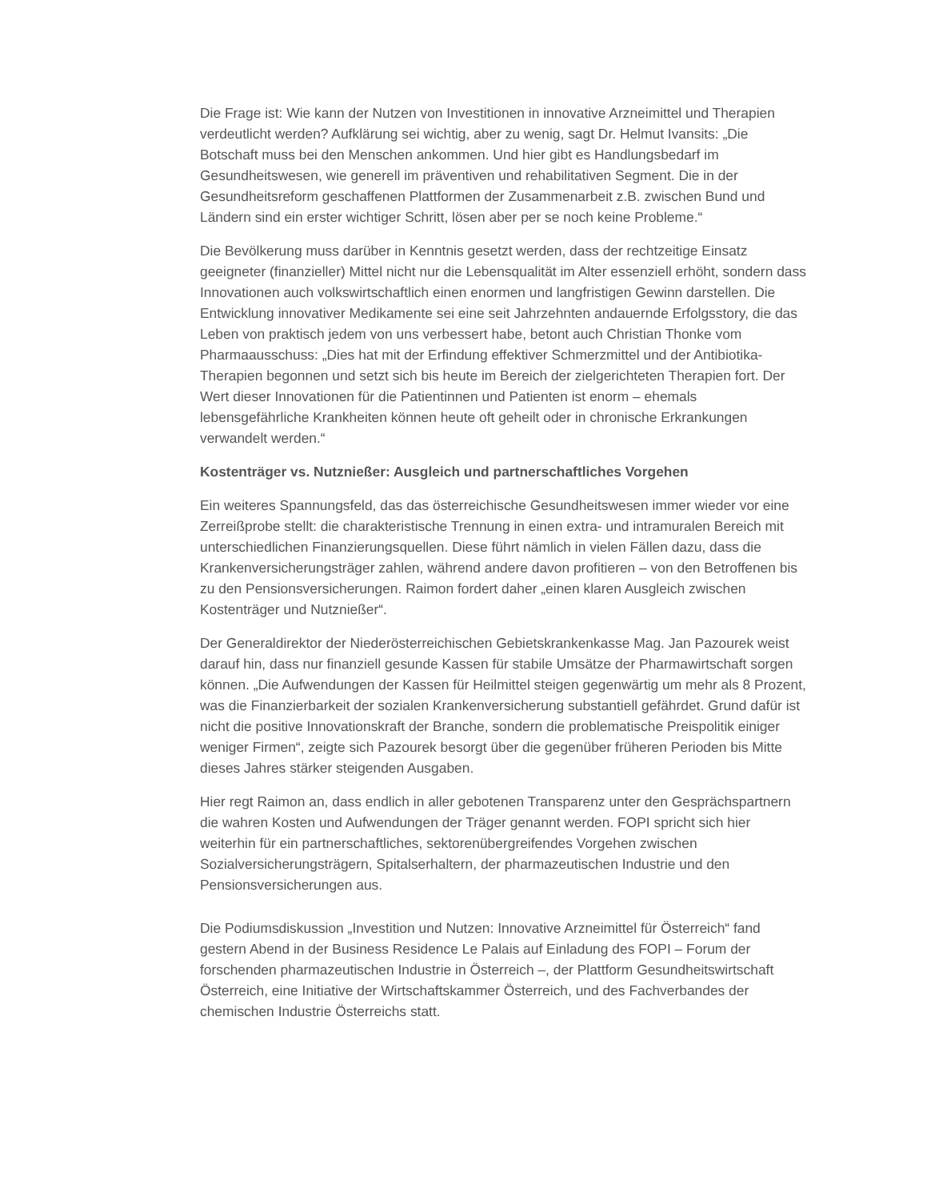Die Frage ist: Wie kann der Nutzen von Investitionen in innovative Arzneimittel und Therapien verdeutlicht werden? Aufklärung sei wichtig, aber zu wenig, sagt Dr. Helmut Ivansits: „Die Botschaft muss bei den Menschen ankommen. Und hier gibt es Handlungsbedarf im Gesundheitswesen, wie generell im präventiven und rehabilitativen Segment. Die in der Gesundheitsreform geschaffenen Plattformen der Zusammenarbeit z.B. zwischen Bund und Ländern sind ein erster wichtiger Schritt, lösen aber per se noch keine Probleme.“
Die Bevölkerung muss darüber in Kenntnis gesetzt werden, dass der rechtzeitige Einsatz geeigneter (finanzieller) Mittel nicht nur die Lebensqualität im Alter essenziell erhöht, sondern dass Innovationen auch volkswirtschaftlich einen enormen und langfristigen Gewinn darstellen. Die Entwicklung innovativer Medikamente sei eine seit Jahrzehnten andauernde Erfolgsstory, die das Leben von praktisch jedem von uns verbessert habe, betont auch Christian Thonke vom Pharmaausschuss: „Dies hat mit der Erfindung effektiver Schmerzmittel und der Antibiotika-Therapien begonnen und setzt sich bis heute im Bereich der zielgerichteten Therapien fort. Der Wert dieser Innovationen für die Patientinnen und Patienten ist enorm – ehemals lebensgefährliche Krankheiten können heute oft geheilt oder in chronische Erkrankungen verwandelt werden.“
Kostenträger vs. Nutznießer: Ausgleich und partnerschaftliches Vorgehen
Ein weiteres Spannungsfeld, das das österreichische Gesundheitswesen immer wieder vor eine Zerreißprobe stellt: die charakteristische Trennung in einen extra- und intramuralen Bereich mit unterschiedlichen Finanzierungsquellen. Diese führt nämlich in vielen Fällen dazu, dass die Krankenversicherungsträger zahlen, während andere davon profitieren – von den Betroffenen bis zu den Pensionsversicherungen. Raimon fordert daher „einen klaren Ausgleich zwischen Kostenträger und Nutznießer“.
Der Generaldirektor der Niederösterreichischen Gebietskrankenkasse Mag. Jan Pazourek weist darauf hin, dass nur finanziell gesunde Kassen für stabile Umsätze der Pharmawirtschaft sorgen können. „Die Aufwendungen der Kassen für Heilmittel steigen gegenwärtig um mehr als 8 Prozent, was die Finanzierbarkeit der sozialen Krankenversicherung substantiell gefährdet. Grund dafür ist nicht die positive Innovationskraft der Branche, sondern die problematische Preispolitik einiger weniger Firmen“, zeigte sich Pazourek besorgt über die gegenüber früheren Perioden bis Mitte dieses Jahres stärker steigenden Ausgaben.
Hier regt Raimon an, dass endlich in aller gebotenen Transparenz unter den Gesprächspartnern die wahren Kosten und Aufwendungen der Träger genannt werden. FOPI spricht sich hier weiterhin für ein partnerschaftliches, sektorenübergreifendes Vorgehen zwischen Sozialversicherungsträgern, Spitalserhaltern, der pharmazeutischen Industrie und den Pensionsversicherungen aus.
Die Podiumsdiskussion „Investition und Nutzen: Innovative Arzneimittel für Österreich“ fand gestern Abend in der Business Residence Le Palais auf Einladung des FOPI – Forum der forschenden pharmazeutischen Industrie in Österreich –, der Plattform Gesundheitswirtschaft Österreich, eine Initiative der Wirtschaftskammer Österreich, und des Fachverbandes der chemischen Industrie Österreichs statt.